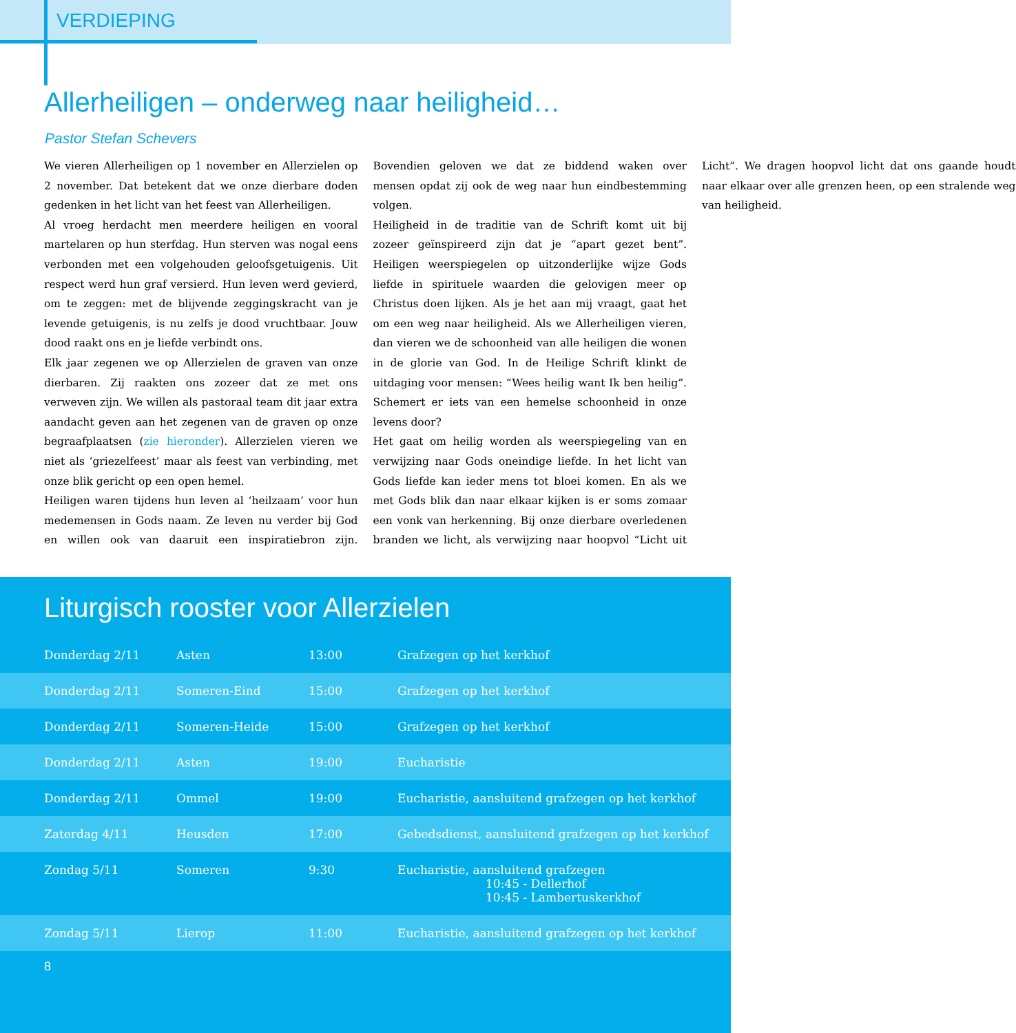VERDIEPING
Allerheiligen – onderweg naar heiligheid…
Pastor Stefan Schevers
We vieren Allerheiligen op 1 november en Allerzielen op 2 november. Dat betekent dat we onze dierbare doden gedenken in het licht van het feest van Allerheiligen.
Al vroeg herdacht men meerdere heiligen en vooral martelaren op hun sterfdag. Hun sterven was nogal eens verbonden met een volgehouden geloofsgetuigenis. Uit respect werd hun graf versierd. Hun leven werd gevierd, om te zeggen: met de blijvende zeggingskracht van je levende getuigenis, is nu zelfs je dood vruchtbaar. Jouw dood raakt ons en je liefde verbindt ons.
Elk jaar zegenen we op Allerzielen de graven van onze dierbaren. Zij raakten ons zozeer dat ze met ons verweven zijn. We willen als pastoraal team dit jaar extra aandacht geven aan het zegenen van de graven op onze begraafplaatsen (zie hieronder). Allerzielen vieren we niet als ‘griezelfeest’ maar als feest van verbinding, met onze blik gericht op een open hemel.
Heiligen waren tijdens hun leven al ‘heilzaam’ voor hun medemensen in Gods naam. Ze leven nu verder bij God en willen ook van daaruit een inspiratiebron zijn. Bovendien geloven we dat ze biddend waken over mensen opdat zij ook de weg naar hun eindbestemming volgen.
Heiligheid in de traditie van de Schrift komt uit bij zozeer geïnspireerd zijn dat je “apart gezet bent”. Heiligen weerspiegelen op uitzonderlijke wijze Gods liefde in spirituele waarden die gelovigen meer op Christus doen lijken. Als je het aan mij vraagt, gaat het om een weg naar heiligheid. Als we Allerheiligen vieren, dan vieren we de schoonheid van alle heiligen die wonen in de glorie van God. In de Heilige Schrift klinkt de uitdaging voor mensen: “Wees heilig want Ik ben heilig”. Schemert er iets van een hemelse schoonheid in onze levens door?
Het gaat om heilig worden als weerspiegeling van en verwijzing naar Gods oneindige liefde. In het licht van Gods liefde kan ieder mens tot bloei komen. En als we met Gods blik dan naar elkaar kijken is er soms zomaar een vonk van herkenning. Bij onze dierbare overledenen branden we licht, als verwijzing naar hoopvol “Licht uit Licht”. We dragen hoopvol licht dat ons gaande houdt naar elkaar over alle grenzen heen, op een stralende weg van heiligheid.
Liturgisch rooster voor Allerzielen
| Donderdag 2/11 | Asten | 13:00 | Grafzegen op het kerkhof |
| Donderdag 2/11 | Someren-Eind | 15:00 | Grafzegen op het kerkhof |
| Donderdag 2/11 | Someren-Heide | 15:00 | Grafzegen op het kerkhof |
| Donderdag 2/11 | Asten | 19:00 | Eucharistie |
| Donderdag 2/11 | Ommel | 19:00 | Eucharistie, aansluitend grafzegen op het kerkhof |
| Zaterdag 4/11 | Heusden | 17:00 | Gebedsdienst, aansluitend grafzegen op het kerkhof |
| Zondag 5/11 | Someren | 9:30 | Eucharistie, aansluitend grafzegen 10:45 - Dellerhof 10:45 - Lambertuskerkhof |
| Zondag 5/11 | Lierop | 11:00 | Eucharistie, aansluitend grafzegen op het kerkhof |
8